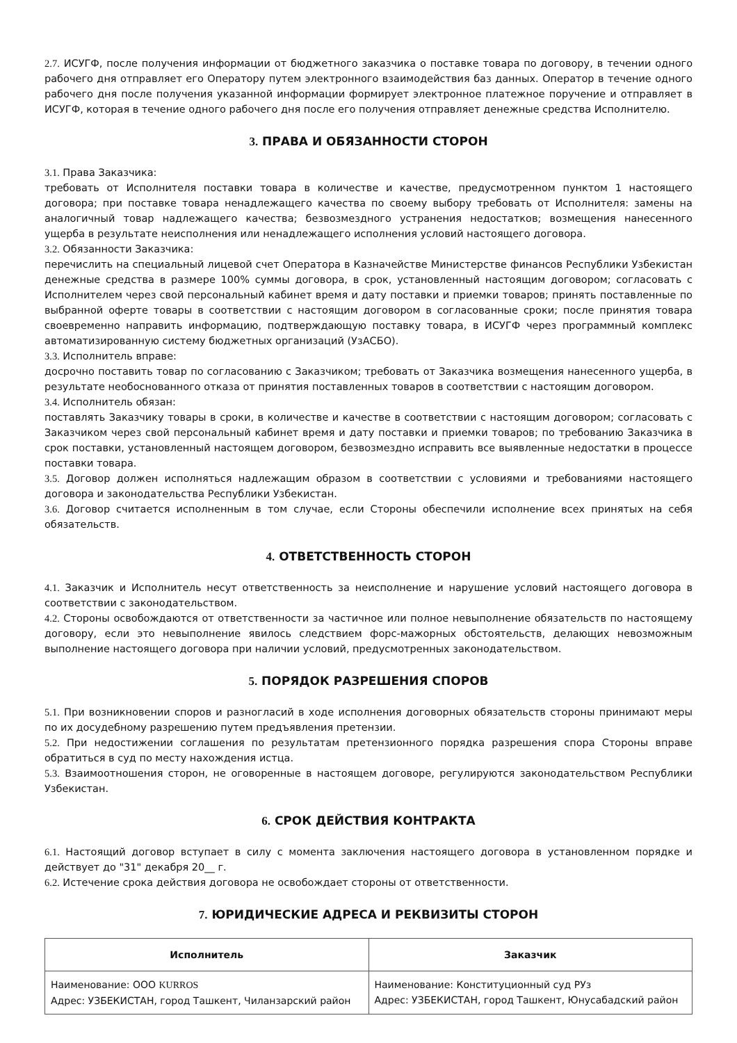2.7. ИСУГФ, после получения информации от бюджетного заказчика о поставке товара по договору, в течении одного рабочего дня отправляет его Оператору путем электронного взаимодействия баз данных. Оператор в течение одного рабочего дня после получения указанной информации формирует электронное платежное поручение и отправляет в ИСУГФ, которая в течение одного рабочего дня после его получения отправляет денежные средства Исполнителю.
3. ПРАВА И ОБЯЗАННОСТИ СТОРОН
3.1. Права Заказчика:
требовать от Исполнителя поставки товара в количестве и качестве, предусмотренном пунктом 1 настоящего договора; при поставке товара ненадлежащего качества по своему выбору требовать от Исполнителя: замены на аналогичный товар надлежащего качества; безвозмездного устранения недостатков; возмещения нанесенного ущерба в результате неисполнения или ненадлежащего исполнения условий настоящего договора.
3.2. Обязанности Заказчика:
перечислить на специальный лицевой счет Оператора в Казначействе Министерстве финансов Республики Узбекистан денежные средства в размере 100% суммы договора, в срок, установленный настоящим договором; согласовать с Исполнителем через свой персональный кабинет время и дату поставки и приемки товаров; принять поставленные по выбранной оферте товары в соответствии с настоящим договором в согласованные сроки; после принятия товара своевременно направить информацию, подтверждающую поставку товара, в ИСУГФ через программный комплекс автоматизированную систему бюджетных организаций (УзАСБО).
3.3. Исполнитель вправе:
досрочно поставить товар по согласованию с Заказчиком; требовать от Заказчика возмещения нанесенного ущерба, в результате необоснованного отказа от принятия поставленных товаров в соответствии с настоящим договором.
3.4. Исполнитель обязан:
поставлять Заказчику товары в сроки, в количестве и качестве в соответствии с настоящим договором; согласовать с Заказчиком через свой персональный кабинет время и дату поставки и приемки товаров; по требованию Заказчика в срок поставки, установленный настоящем договором, безвозмездно исправить все выявленные недостатки в процессе поставки товара.
3.5. Договор должен исполняться надлежащим образом в соответствии с условиями и требованиями настоящего договора и законодательства Республики Узбекистан.
3.6. Договор считается исполненным в том случае, если Стороны обеспечили исполнение всех принятых на себя обязательств.
4. ОТВЕТСТВЕННОСТЬ СТОРОН
4.1. Заказчик и Исполнитель несут ответственность за неисполнение и нарушение условий настоящего договора в соответствии с законодательством.
4.2. Стороны освобождаются от ответственности за частичное или полное невыполнение обязательств по настоящему договору, если это невыполнение явилось следствием форс-мажорных обстоятельств, делающих невозможным выполнение настоящего договора при наличии условий, предусмотренных законодательством.
5. ПОРЯДОК РАЗРЕШЕНИЯ СПОРОВ
5.1. При возникновении споров и разногласий в ходе исполнения договорных обязательств стороны принимают меры по их досудебному разрешению путем предъявления претензии.
5.2. При недостижении соглашения по результатам претензионного порядка разрешения спора Стороны вправе обратиться в суд по месту нахождения истца.
5.3. Взаимоотношения сторон, не оговоренные в настоящем договоре, регулируются законодательством Республики Узбекистан.
6. СРОК ДЕЙСТВИЯ КОНТРАКТА
6.1. Настоящий договор вступает в силу с момента заключения настоящего договора в установленном порядке и действует до "31" декабря 20__ г.
6.2. Истечение срока действия договора не освобождает стороны от ответственности.
7. ЮРИДИЧЕСКИЕ АДРЕСА И РЕКВИЗИТЫ СТОРОН
| Исполнитель | Заказчик |
| --- | --- |
| Наименование: ООО KURROS Адрес: УЗБЕКИСТАН, город Ташкент, Чиланзарский район | Наименование: Конституционный суд РУз Адрес: УЗБЕКИСТАН, город Ташкент, Юнусабадский район |